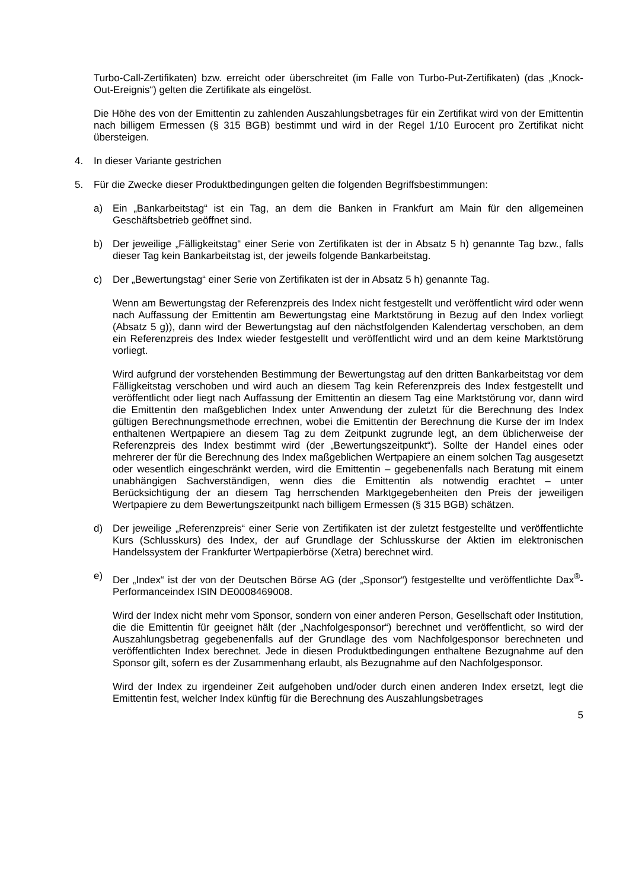Turbo-Call-Zertifikaten) bzw. erreicht oder überschreitet (im Falle von Turbo-Put-Zertifikaten) (das „Knock-Out-Ereignis“) gelten die Zertifikate als eingelöst.
Die Höhe des von der Emittentin zu zahlenden Auszahlungsbetrages für ein Zertifikat wird von der Emittentin nach billigem Ermessen (§ 315 BGB) bestimmt und wird in der Regel 1/10 Eurocent pro Zertifikat nicht übersteigen.
4. In dieser Variante gestrichen
5. Für die Zwecke dieser Produktbedingungen gelten die folgenden Begriffsbestimmungen:
a) Ein „Bankarbeitstag“ ist ein Tag, an dem die Banken in Frankfurt am Main für den allgemeinen Geschäftsbetrieb geöffnet sind.
b) Der jeweilige „Fälligkeitstag“ einer Serie von Zertifikaten ist der in Absatz 5 h) genannte Tag bzw., falls dieser Tag kein Bankarbeitstag ist, der jeweils folgende Bankarbeitstag.
c) Der „Bewertungstag“ einer Serie von Zertifikaten ist der in Absatz 5 h) genannte Tag.
Wenn am Bewertungstag der Referenzpreis des Index nicht festgestellt und veröffentlicht wird oder wenn nach Auffassung der Emittentin am Bewertungstag eine Marktstörung in Bezug auf den Index vorliegt (Absatz 5 g)), dann wird der Bewertungstag auf den nächstfolgenden Kalendertag verschoben, an dem ein Referenzpreis des Index wieder festgestellt und veröffentlicht wird und an dem keine Marktstörung vorliegt.
Wird aufgrund der vorstehenden Bestimmung der Bewertungstag auf den dritten Bankarbeitstag vor dem Fälligkeitstag verschoben und wird auch an diesem Tag kein Referenzpreis des Index festgestellt und veröffentlicht oder liegt nach Auffassung der Emittentin an diesem Tag eine Marktstörung vor, dann wird die Emittentin den maßgeblichen Index unter Anwendung der zuletzt für die Berechnung des Index gültigen Berechnungsmethode errechnen, wobei die Emittentin der Berechnung die Kurse der im Index enthaltenen Wertpapiere an diesem Tag zu dem Zeitpunkt zugrunde legt, an dem üblicherweise der Referenzpreis des Index bestimmt wird (der „Bewertungszeitpunkt“). Sollte der Handel eines oder mehrerer der für die Berechnung des Index maßgeblichen Wertpapiere an einem solchen Tag ausgesetzt oder wesentlich eingeschränkt werden, wird die Emittentin – gegebenenfalls nach Beratung mit einem unabhängigen Sachverständigen, wenn dies die Emittentin als notwendig erachtet – unter Berücksichtigung der an diesem Tag herrschenden Marktgegebenheiten den Preis der jeweiligen Wertpapiere zu dem Bewertungszeitpunkt nach billigem Ermessen (§ 315 BGB) schätzen.
d) Der jeweilige „Referenzpreis“ einer Serie von Zertifikaten ist der zuletzt festgestellte und veröffentlichte Kurs (Schlusskurs) des Index, der auf Grundlage der Schlusskurse der Aktien im elektronischen Handelssystem der Frankfurter Wertpapierbörse (Xetra) berechnet wird.
e) Der „Index“ ist der von der Deutschen Börse AG (der „Sponsor“) festgestellte und veröffentlichte Dax<sup>®</sup>-Performanceindex ISIN DE0008469008.
Wird der Index nicht mehr vom Sponsor, sondern von einer anderen Person, Gesellschaft oder Institution, die die Emittentin für geeignet hält (der „Nachfolgesponsor“) berechnet und veröffentlicht, so wird der Auszahlungsbetrag gegebenenfalls auf der Grundlage des vom Nachfolgesponsor berechneten und veröffentlichten Index berechnet. Jede in diesen Produktbedingungen enthaltene Bezugnahme auf den Sponsor gilt, sofern es der Zusammenhang erlaubt, als Bezugnahme auf den Nachfolgesponsor.
Wird der Index zu irgendeiner Zeit aufgehoben und/oder durch einen anderen Index ersetzt, legt die Emittentin fest, welcher Index künftig für die Berechnung des Auszahlungsbetrages
5